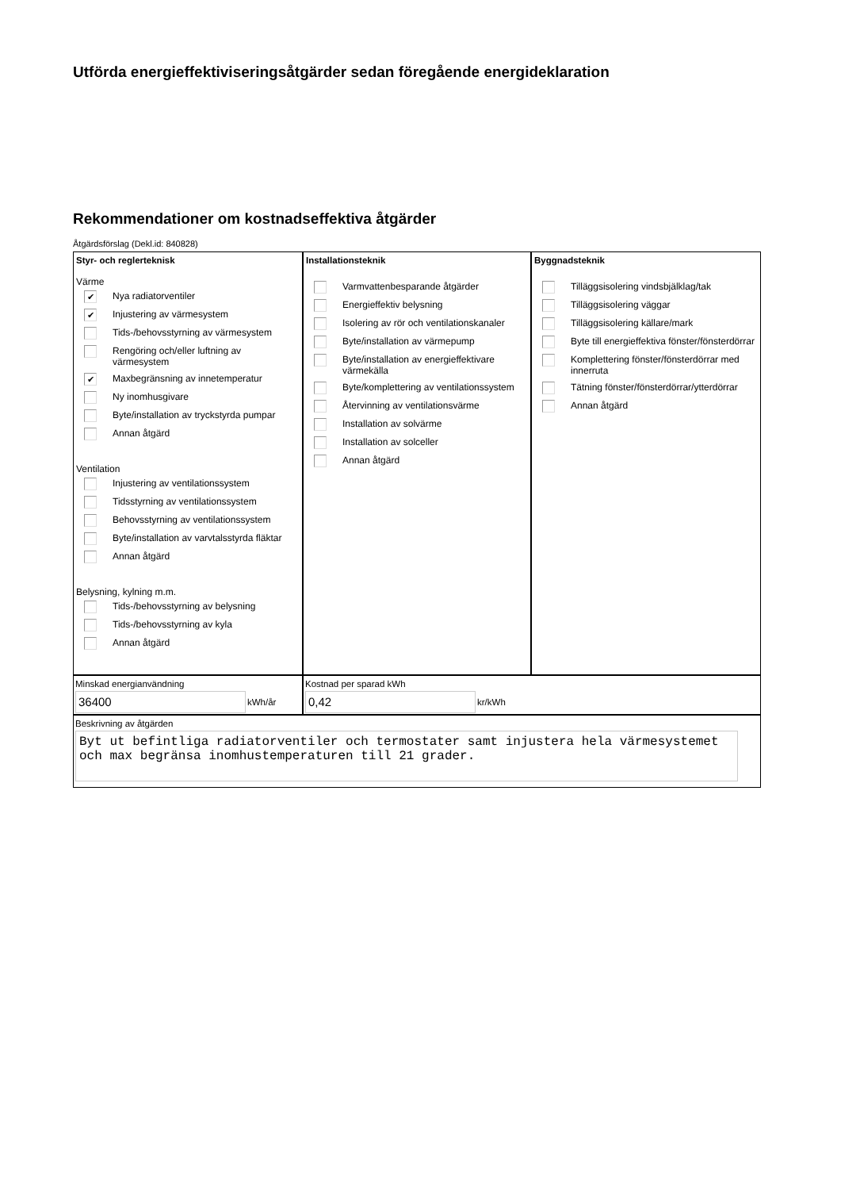Utförda energieffektiviseringsåtgärder sedan föregående energideklaration
Rekommendationer om kostnadseffektiva åtgärder
Åtgärdsförslag (Dekl.id: 840828)
Styr- och reglerteknisk
Värme
✔ Nya radiatorventiler
✔ Injustering av värmesystem
Tids-/behovsstyrning av värmesystem
Rengöring och/eller luftning av värmesystem
✔ Maxbegränsning av innetemperatur
Ny inomhusgivare
Byte/installation av tryckstyrda pumpar
Annan åtgärd
Ventilation
Injustering av ventilationssystem
Tidsstyrning av ventilationssystem
Behovsstyrning av ventilationssystem
Byte/installation av varvtalsstyrda fläktar
Annan åtgärd
Belysning, kylning m.m.
Tids-/behovsstyrning av belysning
Tids-/behovsstyrning av kyla
Annan åtgärd
Installationsteknik
Varmvattenbesparande åtgärder
Energieffektiv belysning
Isolering av rör och ventilationskanaler
Byte/installation av värmepump
Byte/installation av energieffektivare värmekälla
Byte/komplettering av ventilationssystem
Återvinning av ventilationsvärme
Installation av solvärme
Installation av solceller
Annan åtgärd
Byggnadsteknik
Tilläggsisolering vindsbjälklag/tak
Tilläggsisolering väggar
Tilläggsisolering källare/mark
Byte till energieffektiva fönster/fönsterdörrar
Komplettering fönster/fönsterdörrar med innerruta
Tätning fönster/fönsterdörrar/ytterdörrar
Annan åtgärd
Minskad energianvändning
36400 kWh/år
Kostnad per sparad kWh
0,42 kr/kWh
Beskrivning av åtgärden
Byt ut befintliga radiatorventiler och termostater samt injustera hela värmesystemet och max begränsa inomhustemperaturen till 21 grader.